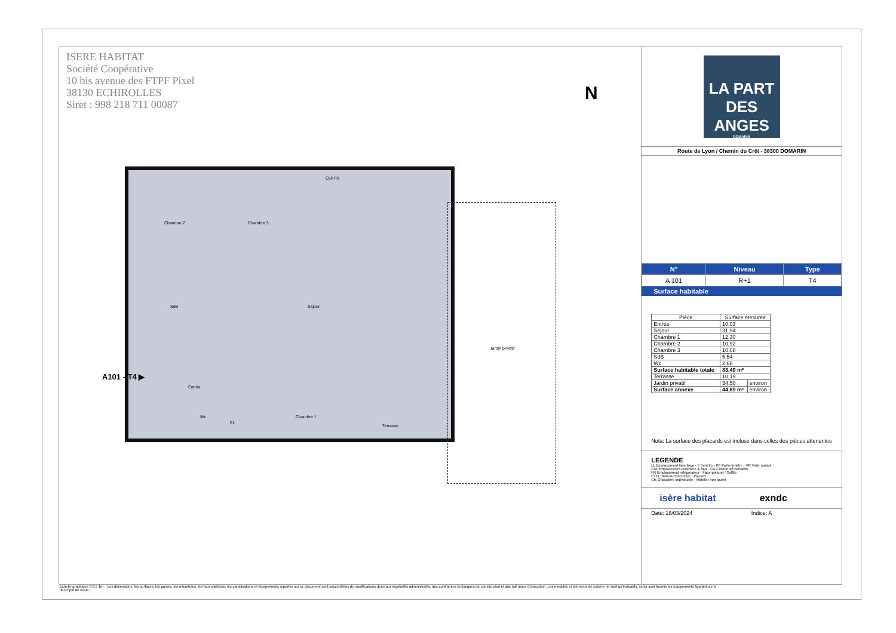ISERE HABITAT
Société Coopérative
10 bis avenue des FTPF Pixel
38130 ECHIROLLES
Siret : 998 218 711 00087
N
Chambre 2 Chambre 3
Séjour SdB
Entrée
Wc
PL
Chambre 1
CUI FR
Jardin privatif
Terrasse
A101 - T4 ▶
LA PART DES
ANGES
DOMARIN
Route de Lyon / Chemin du Crêt - 38300 DOMARIN
| N° | Niveau | Type |
| --- | --- | --- |
| A 101 | R+1 | T4 |
Surface habitable
| Pièce | Surface mesurée | |
| --- | --- | --- |
| Entrée | 10,03 | |
| Séjour | 31,94 | |
| Chambre 1 | 12,30 | |
| Chambre 2 | 10,92 | |
| Chambre 3 | 10,08 | |
| SdB | 5,54 | |
| Wc | 2,68 | |
| Surface habitable totale | 83,49 m² | |
| Terrasse | 10,19 | |
| Jardin privatif | 34,50 | environ |
| Surface annexe | 44,69 m² | environ |
Nota: La surface des placards est incluse dans celles des pièces attenantes
LEGENDE
LL Emplacement lave linge · F Fenêtre · PF Porte-fenêtre · VR Volet roulant
CUI Emplacement cuisinière & four · CD Cloison démontable
FR Emplacement réfrigérateur · Faux-plafond / Soffite
ETEL Tableau Electrique · Placard
Ch. Chaudière individuelle · Mobilier non fourni
isère habitat exndc
Date: 18/03/2024 Indice: A
Echelle graphique 0 0.5 1m Les dimensions, les surfaces, les gaines, les retombées, les faux-plafonds, les canalisations et équipements reportés sur ce document sont susceptibles de modifications dues aux impératifs administratifs, aux contraintes techniques de construction et aux tolérance d'exécution. Les meubles et éléments de cuisine ne sont qu'indicatifs, seuls sont fournis les équipements figurant sur le descriptif de vente.